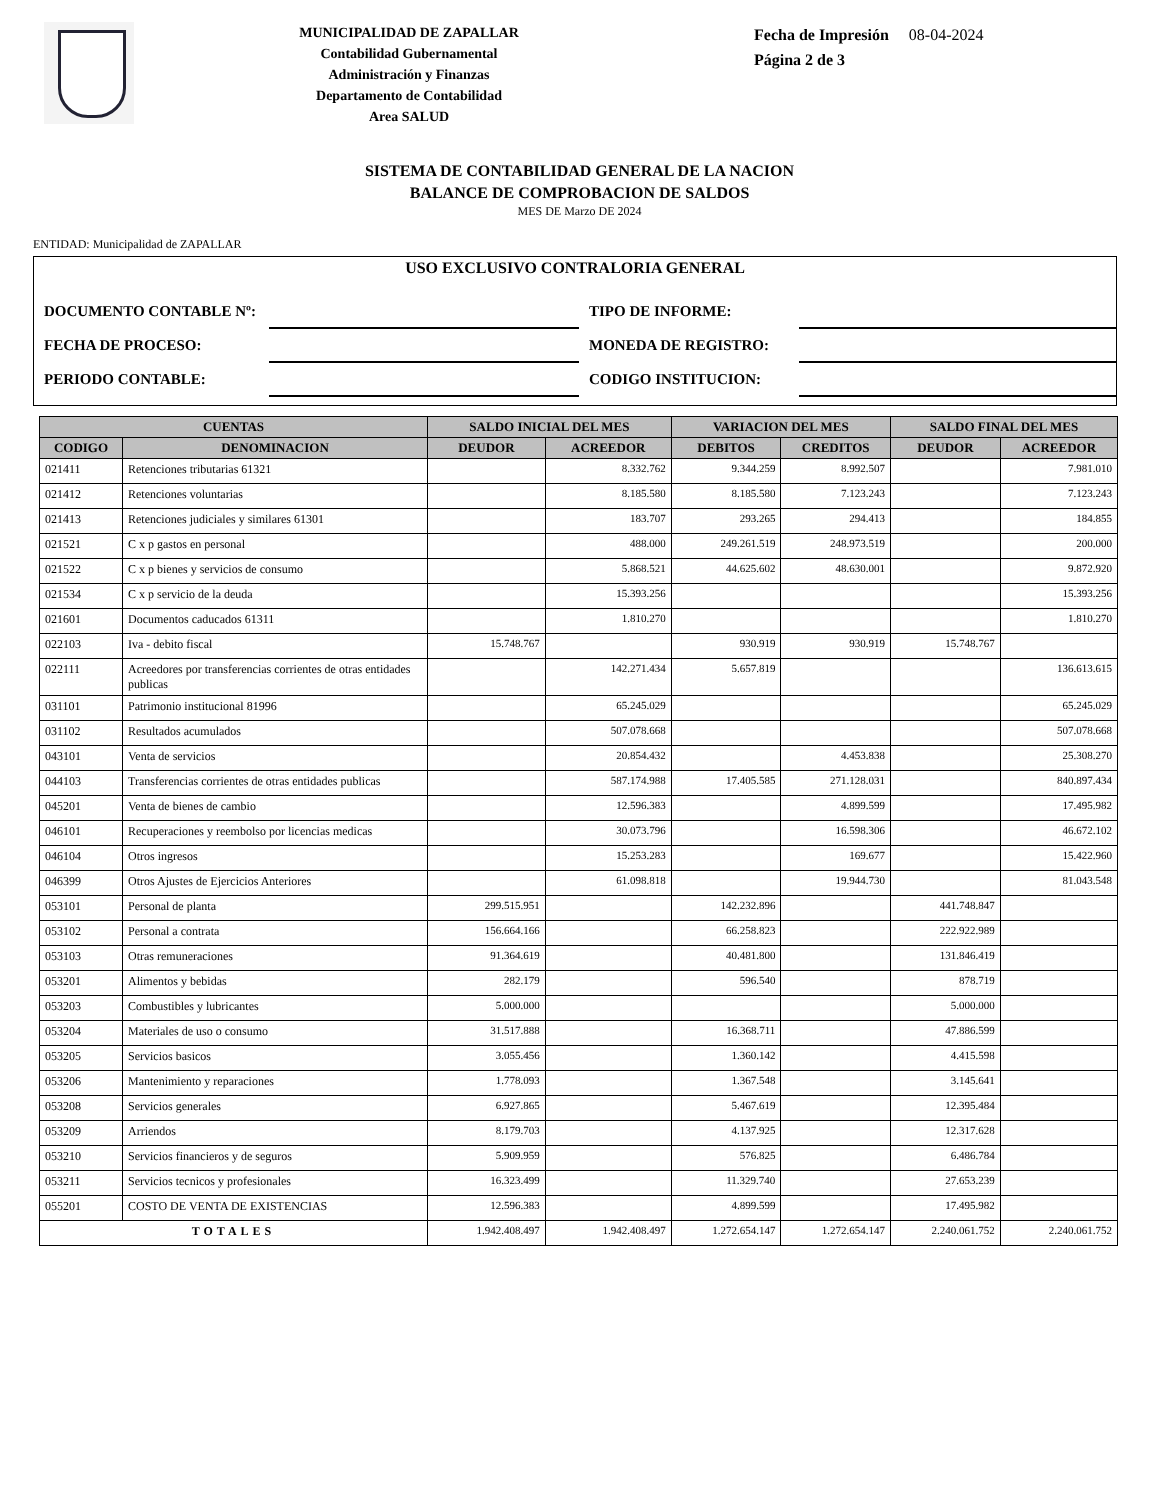MUNICIPALIDAD DE ZAPALLAR
Contabilidad Gubernamental
Administración y Finanzas
Departamento de Contabilidad
Area SALUD
Fecha de Impresión 08-04-2024
Página 2 de 3
SISTEMA DE CONTABILIDAD GENERAL DE LA NACION
BALANCE DE COMPROBACION DE SALDOS
MES DE Marzo DE 2024
ENTIDAD: Municipalidad de ZAPALLAR
USO EXCLUSIVO CONTRALORIA GENERAL
| DOCUMENTO CONTABLE Nº: | | TIPO DE INFORME: | |
| FECHA DE PROCESO: | | MONEDA DE REGISTRO: | |
| PERIODO CONTABLE: | | CODIGO INSTITUCION: | |
| CUENTAS | | SALDO INICIAL DEL MES | | VARIACION DEL MES | | SALDO FINAL DEL MES | |
| --- | --- | --- | --- | --- | --- | --- | --- |
| CODIGO | DENOMINACION | DEUDOR | ACREEDOR | DEBITOS | CREDITOS | DEUDOR | ACREEDOR |
| 021411 | Retenciones tributarias 61321 | | 8.332.762 | 9.344.259 | 8.992.507 | | 7.981.010 |
| 021412 | Retenciones voluntarias | | 8.185.580 | 8.185.580 | 7.123.243 | | 7.123.243 |
| 021413 | Retenciones judiciales y similares 61301 | | 183.707 | 293.265 | 294.413 | | 184.855 |
| 021521 | C x p gastos en personal | | 488.000 | 249.261.519 | 248.973.519 | | 200.000 |
| 021522 | C x p bienes y servicios de consumo | | 5.868.521 | 44.625.602 | 48.630.001 | | 9.872.920 |
| 021534 | C x p servicio de la deuda | | 15.393.256 | | | | 15.393.256 |
| 021601 | Documentos caducados 61311 | | 1.810.270 | | | | 1.810.270 |
| 022103 | Iva - debito fiscal | 15.748.767 | | 930.919 | 930.919 | 15.748.767 | |
| 022111 | Acreedores por transferencias corrientes de otras entidades publicas | | 142.271.434 | 5.657.819 | | | 136.613.615 |
| 031101 | Patrimonio institucional 81996 | | 65.245.029 | | | | 65.245.029 |
| 031102 | Resultados acumulados | | 507.078.668 | | | | 507.078.668 |
| 043101 | Venta de servicios | | 20.854.432 | | 4.453.838 | | 25.308.270 |
| 044103 | Transferencias corrientes de otras entidades publicas | | 587.174.988 | 17.405.585 | 271.128.031 | | 840.897.434 |
| 045201 | Venta de bienes de cambio | | 12.596.383 | | 4.899.599 | | 17.495.982 |
| 046101 | Recuperaciones y reembolso por licencias medicas | | 30.073.796 | | 16.598.306 | | 46.672.102 |
| 046104 | Otros ingresos | | 15.253.283 | | 169.677 | | 15.422.960 |
| 046399 | Otros Ajustes de Ejercicios Anteriores | | 61.098.818 | | 19.944.730 | | 81.043.548 |
| 053101 | Personal de planta | 299.515.951 | | 142.232.896 | | 441.748.847 | |
| 053102 | Personal a contrata | 156.664.166 | | 66.258.823 | | 222.922.989 | |
| 053103 | Otras remuneraciones | 91.364.619 | | 40.481.800 | | 131.846.419 | |
| 053201 | Alimentos y bebidas | 282.179 | | 596.540 | | 878.719 | |
| 053203 | Combustibles y lubricantes | 5.000.000 | | | | 5.000.000 | |
| 053204 | Materiales de uso o consumo | 31.517.888 | | 16.368.711 | | 47.886.599 | |
| 053205 | Servicios basicos | 3.055.456 | | 1.360.142 | | 4.415.598 | |
| 053206 | Mantenimiento y reparaciones | 1.778.093 | | 1.367.548 | | 3.145.641 | |
| 053208 | Servicios generales | 6.927.865 | | 5.467.619 | | 12.395.484 | |
| 053209 | Arriendos | 8.179.703 | | 4.137.925 | | 12.317.628 | |
| 053210 | Servicios financieros y de seguros | 5.909.959 | | 576.825 | | 6.486.784 | |
| 053211 | Servicios tecnicos y profesionales | 16.323.499 | | 11.329.740 | | 27.653.239 | |
| 055201 | COSTO DE VENTA DE EXISTENCIAS | 12.596.383 | | 4.899.599 | | 17.495.982 | |
| TOTALES | | 1.942.408.497 | 1.942.408.497 | 1.272.654.147 | 1.272.654.147 | 2.240.061.752 | 2.240.061.752 |